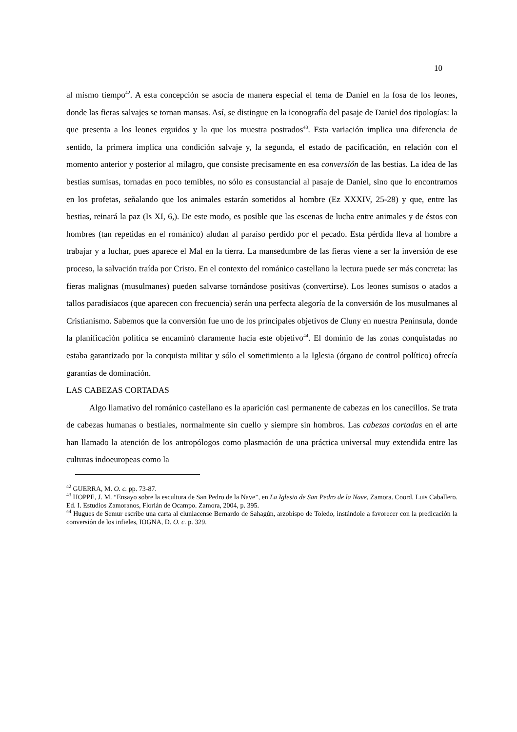10
al mismo tiempo<sup>42</sup>. A esta concepción se asocia de manera especial el tema de Daniel en la fosa de los leones, donde las fieras salvajes se tornan mansas. Así, se distingue en la iconografía del pasaje de Daniel dos tipologías: la que presenta a los leones erguidos y la que los muestra postrados<sup>43</sup>. Esta variación implica una diferencia de sentido, la primera implica una condición salvaje y, la segunda, el estado de pacificación, en relación con el momento anterior y posterior al milagro, que consiste precisamente en esa conversión de las bestias. La idea de las bestias sumisas, tornadas en poco temibles, no sólo es consustancial al pasaje de Daniel, sino que lo encontramos en los profetas, señalando que los animales estarán sometidos al hombre (Ez XXXIV, 25-28) y que, entre las bestias, reinará la paz (Is XI, 6,). De este modo, es posible que las escenas de lucha entre animales y de éstos con hombres (tan repetidas en el románico) aludan al paraíso perdido por el pecado. Esta pérdida lleva al hombre a trabajar y a luchar, pues aparece el Mal en la tierra. La mansedumbre de las fieras viene a ser la inversión de ese proceso, la salvación traída por Cristo. En el contexto del románico castellano la lectura puede ser más concreta: las fieras malignas (musulmanes) pueden salvarse tornándose positivas (convertirse). Los leones sumisos o atados a tallos paradisíacos (que aparecen con frecuencia) serán una perfecta alegoría de la conversión de los musulmanes al Cristianismo. Sabemos que la conversión fue uno de los principales objetivos de Cluny en nuestra Península, donde la planificación política se encaminó claramente hacia este objetivo<sup>44</sup>. El dominio de las zonas conquistadas no estaba garantizado por la conquista militar y sólo el sometimiento a la Iglesia (órgano de control político) ofrecía garantías de dominación.
LAS CABEZAS CORTADAS
Algo llamativo del románico castellano es la aparición casi permanente de cabezas en los canecillos. Se trata de cabezas humanas o bestiales, normalmente sin cuello y siempre sin hombros. Las cabezas cortadas en el arte han llamado la atención de los antropólogos como plasmación de una práctica universal muy extendida entre las culturas indoeuropeas como la
<sup>42</sup> GUERRA, M. O. c. pp. 73-87.
<sup>43</sup> HOPPE, J. M. “Ensayo sobre la escultura de San Pedro de la Nave”, en La Iglesia de San Pedro de la Nave, Zamora. Coord. Luis Caballero. Ed. I. Estudios Zamoranos, Florián de Ocampo. Zamora, 2004, p. 395.
<sup>44</sup> Hugues de Semur escribe una carta al cluniacense Bernardo de Sahagún, arzobispo de Toledo, instándole a favorecer con la predicación la conversión de los infieles, IOGNA, D. O. c. p. 329.